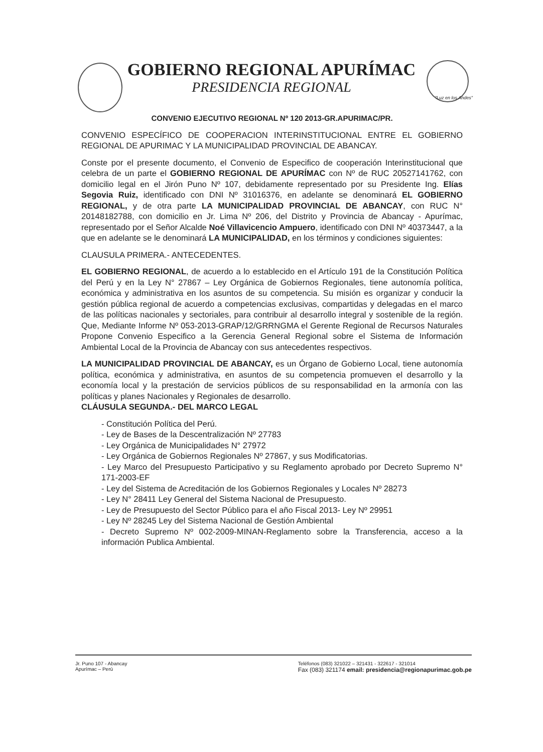GOBIERNO REGIONAL APURÍMAC
PRESIDENCIA REGIONAL
"Luz en los Andes"
CONVENIO EJECUTIVO REGIONAL Nº 120 2013-GR.APURIMAC/PR.
CONVENIO ESPECÍFICO DE COOPERACION INTERINSTITUCIONAL ENTRE EL GOBIERNO REGIONAL DE APURIMAC Y LA MUNICIPALIDAD PROVINCIAL DE ABANCAY.
Conste por el presente documento, el Convenio de Especifico de cooperación Interinstitucional que celebra de un parte el GOBIERNO REGIONAL DE APURÍMAC con Nº de RUC 20527141762, con domicilio legal en el Jirón Puno Nº 107, debidamente representado por su Presidente Ing. Elías Segovia Ruiz, identificado con DNI Nº 31016376, en adelante se denominará EL GOBIERNO REGIONAL, y de otra parte LA MUNICIPALIDAD PROVINCIAL DE ABANCAY, con RUC N° 20148182788, con domicilio en Jr. Lima Nº 206, del Distrito y Provincia de Abancay - Apurímac, representado por el Señor Alcalde Noé Villavicencio Ampuero, identificado con DNI Nº 40373447, a la que en adelante se le denominará LA MUNICIPALIDAD, en los términos y condiciones siguientes:
CLAUSULA PRIMERA.- ANTECEDENTES.
EL GOBIERNO REGIONAL, de acuerdo a lo establecido en el Artículo 191 de la Constitución Política del Perú y en la Ley N° 27867 – Ley Orgánica de Gobiernos Regionales, tiene autonomía política, económica y administrativa en los asuntos de su competencia. Su misión es organizar y conducir la gestión pública regional de acuerdo a competencias exclusivas, compartidas y delegadas en el marco de las políticas nacionales y sectoriales, para contribuir al desarrollo integral y sostenible de la región. Que, Mediante Informe Nº 053-2013-GRAP/12/GRRNGMA el Gerente Regional de Recursos Naturales Propone Convenio Especifico a la Gerencia General Regional sobre el Sistema de Información Ambiental Local de la Provincia de Abancay con sus antecedentes respectivos.
LA MUNICIPALIDAD PROVINCIAL DE ABANCAY, es un Órgano de Gobierno Local, tiene autonomía política, económica y administrativa, en asuntos de su competencia promueven el desarrollo y la economía local y la prestación de servicios públicos de su responsabilidad en la armonía con las políticas y planes Nacionales y Regionales de desarrollo.
CLÁUSULA SEGUNDA.- DEL MARCO LEGAL
- Constitución Política del Perú.
- Ley de Bases de la Descentralización Nº 27783
- Ley Orgánica de Municipalidades N° 27972
- Ley Orgánica de Gobiernos Regionales Nº 27867, y sus Modificatorias.
- Ley Marco del Presupuesto Participativo y su Reglamento aprobado por Decreto Supremo N° 171-2003-EF
- Ley del Sistema de Acreditación de los Gobiernos Regionales y Locales Nº 28273
- Ley N° 28411 Ley General del Sistema Nacional de Presupuesto.
- Ley de Presupuesto del Sector Público para el año Fiscal 2013- Ley Nº 29951
- Ley Nº 28245 Ley del Sistema Nacional de Gestión Ambiental
- Decreto Supremo Nº 002-2009-MINAN-Reglamento sobre la Transferencia, acceso a la información Publica Ambiental.
Jr. Puno 107 - Abancay
Apurímac – Perú
Teléfonos (083) 321022 – 321431 - 322617 - 321014
Fax (083) 321174 email: presidencia@regionapurimac.gob.pe